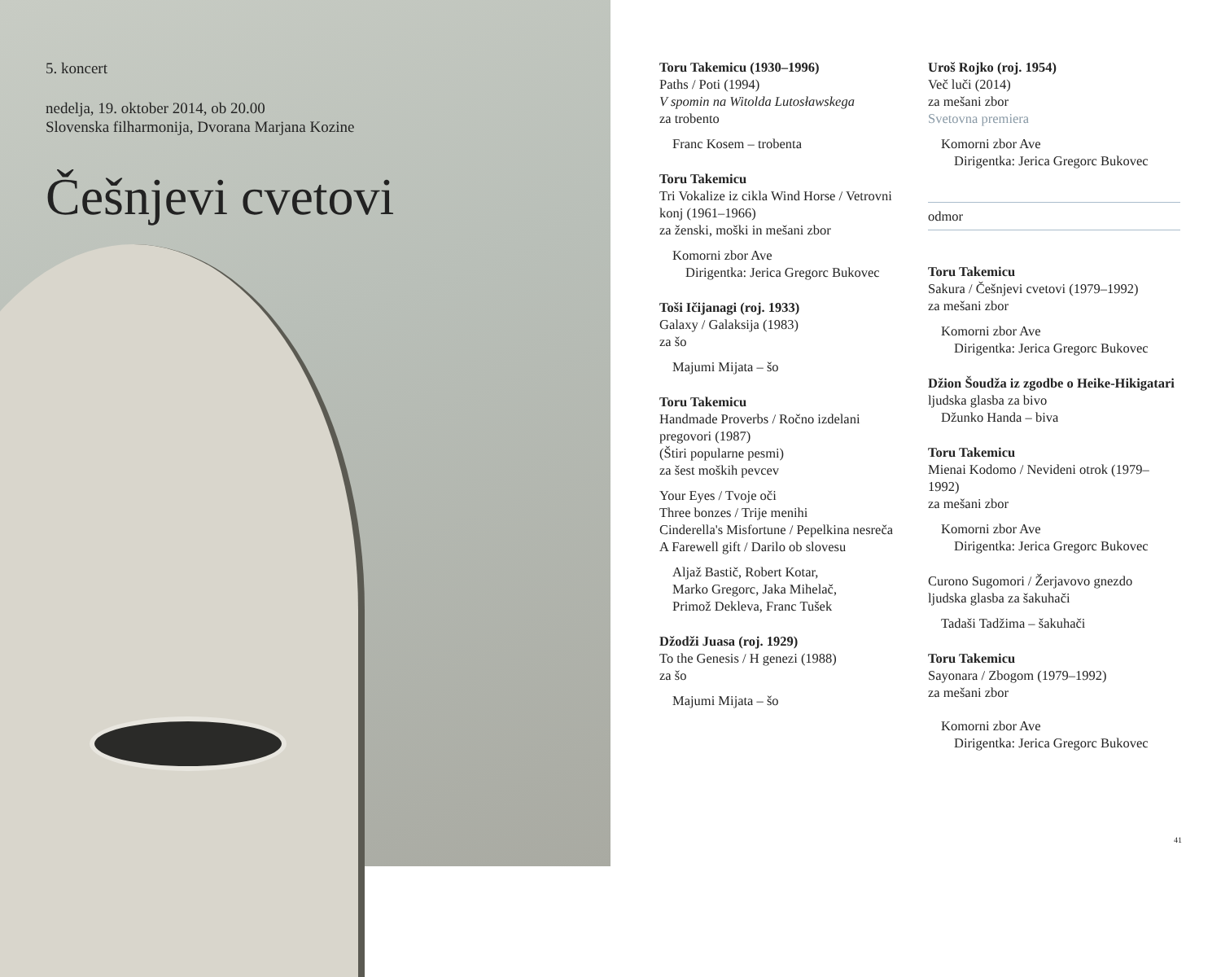5. koncert
nedelja, 19. oktober 2014, ob 20.00
Slovenska filharmonija, Dvorana Marjana Kozine
Češnjevi cvetovi
Toru Takemicu (1930–1996)
Paths / Poti (1994)
V spomin na Witolda Lutosławskega
za trobento
Franc Kosem – trobenta
Toru Takemicu
Tri Vokalize iz cikla Wind Horse / Vetrovni konj (1961–1966)
za ženski, moški in mešani zbor
Komorni zbor Ave
Dirigentka: Jerica Gregorc Bukovec
Toši Ičijanagi (roj. 1933)
Galaxy / Galaksija (1983)
za šo
Majumi Mijata – šo
Toru Takemicu
Handmade Proverbs / Ročno izdelani pregovori (1987)
(Štiri popularne pesmi)
za šest moških pevcev
Your Eyes / Tvoje oči
Three bonzes / Trije menihi
Cinderella's Misfortune / Pepelkina nesreča
A Farewell gift / Darilo ob slovesu
Aljaž Bastič, Robert Kotar,
Marko Gregorc, Jaka Mihelač,
Primož Dekleva, Franc Tušek
Džodži Juasa (roj. 1929)
To the Genesis / H genezi (1988)
za šo
Majumi Mijata – šo
Uroš Rojko (roj. 1954)
Več luči (2014)
za mešani zbor
Svetovna premiera
Komorni zbor Ave
Dirigentka: Jerica Gregorc Bukovec
odmor
Toru Takemicu
Sakura / Češnjevi cvetovi (1979–1992)
za mešani zbor
Komorni zbor Ave
Dirigentka: Jerica Gregorc Bukovec
Džion Šoudža iz zgodbe o Heike-Hikigatari
ljudska glasba za bivo
Džunko Handa – biva
Toru Takemicu
Mienai Kodomo / Nevideni otrok (1979–1992)
za mešani zbor
Komorni zbor Ave
Dirigentka: Jerica Gregorc Bukovec
Curono Sugomori / Žerjavovo gnezdo
ljudska glasba za šakuhači
Tadaši Tadžima – šakuhači
Toru Takemicu
Sayonara / Zbogom (1979–1992)
za mešani zbor
Komorni zbor Ave
Dirigentka: Jerica Gregorc Bukovec
41